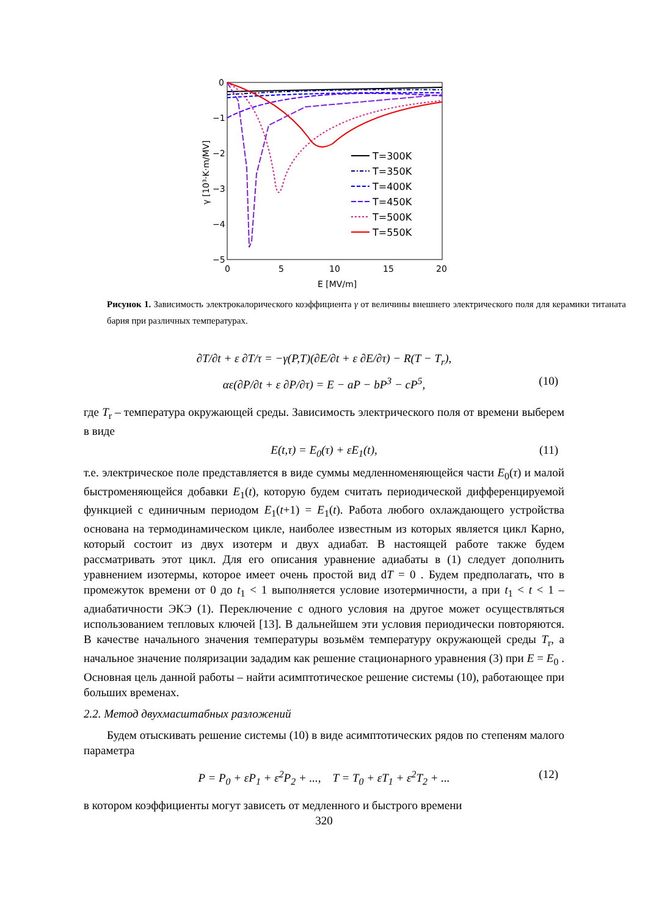0
−1
−2
−3
−4
−5
0
5
10
15
20
E [MV/m]
γ [10³·K·m/MV]
T=300K
T=350K
T=400K
T=450K
T=500K
T=550K
Рисунок 1. Зависимость электрокалорического коэффициента γ от величины внешнего электрического поля для керамики титаната бария при различных температурах.
∂T/∂t + ε ∂T/τ = −γ(P,T)(∂E/∂t + ε ∂E/∂τ) − R(T − T<sub>r</sub>),
αε(∂P/∂t + ε ∂P/∂τ) = E − aP − bP<sup>3</sup> − cP<sup>5</sup>, (10)
где T<sub>r</sub> – температура окружающей среды. Зависимость электрического поля от времени выберем в виде
E(t,τ) = E<sub>0</sub>(τ) + εE<sub>1</sub>(t), (11)
т.е. электрическое поле представляется в виде суммы медленноменяющейся части E<sub>0</sub>(τ) и малой быстроменяющейся добавки E<sub>1</sub>(t), которую будем считать периодической дифференцируемой функцией с единичным периодом E<sub>1</sub>(t+1) = E<sub>1</sub>(t). Работа любого охлаждающего устройства основана на термодинамическом цикле, наиболее известным из которых является цикл Карно, который состоит из двух изотерм и двух адиабат. В настоящей работе также будем рассматривать этот цикл. Для его описания уравнение адиабаты в (1) следует дополнить уравнением изотермы, которое имеет очень простой вид dT = 0 . Будем предполагать, что в промежуток времени от 0 до t<sub>1</sub> < 1 выполняется условие изотермичности, а при t<sub>1</sub> < t < 1 – адиабатичности ЭКЭ (1). Переключение с одного условия на другое может осуществляться использованием тепловых ключей [13]. В дальнейшем эти условия периодически повторяются. В качестве начального значения температуры возьмём температуру окружающей среды T<sub>r</sub>, а начальное значение поляризации зададим как решение стационарного уравнения (3) при E = E<sub>0</sub> . Основная цель данной работы – найти асимптотическое решение системы (10), работающее при больших временах.
2.2. Метод двухмасштабных разложений
Будем отыскивать решение системы (10) в виде асимптотических рядов по степеням малого параметра
P = P<sub>0</sub> + εP<sub>1</sub> + ε<sup>2</sup>P<sub>2</sub> + ..., T = T<sub>0</sub> + εT<sub>1</sub> + ε<sup>2</sup>T<sub>2</sub> + ... (12)
в котором коэффициенты могут зависеть от медленного и быстрого времени
320